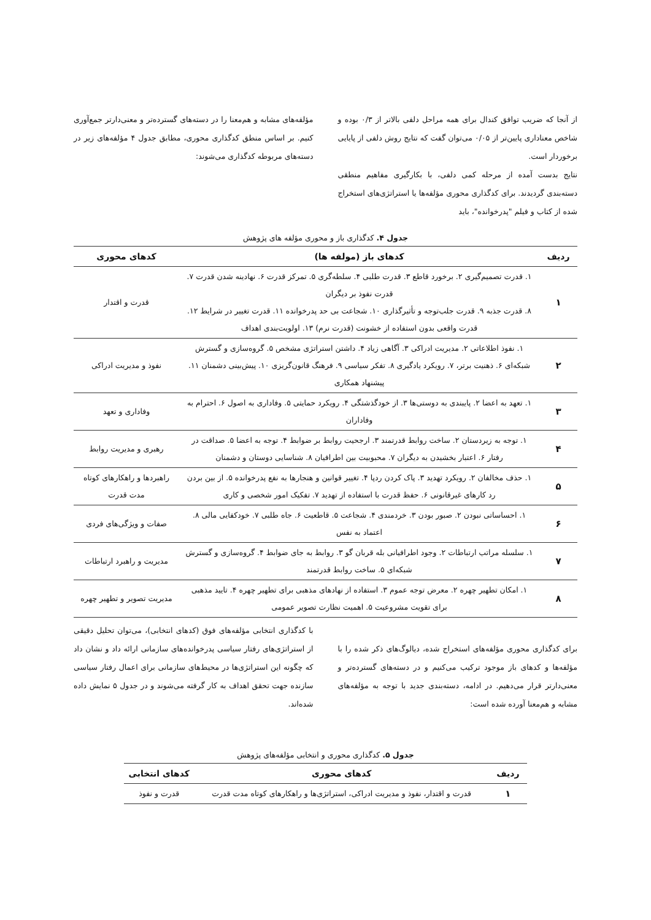از آنجا که ضریب توافق کندال برای همه مراحل دلفی بالاتر از ۰/۳ بوده و شاخص معناداری پایین‌تر از ۰/۰۵ می‌توان گفت که نتایج روش دلفی از پایایی برخوردار است.
نتایج بدست آمده از مرحله کمی دلفی، با بکارگیری مفاهیم منطقی دسته‌بندی گردیدند. برای کدگذاری محوری مؤلفه‌ها یا استراتژی‌های استخراج شده از کتاب و فیلم "پدرخوانده"، باید
مؤلفه‌های مشابه و هم‌معنا را در دسته‌های گسترده‌تر و معنی‌دارتر جمع‌آوری کنیم. بر اساس منطق کدگذاری محوری، مطابق جدول ۴ مؤلفه‌های زیر در دسته‌های مربوطه کدگذاری می‌شوند:
جدول ۴. کدگذاری باز و محوری مؤلفه های پژوهش
| ردیف | کدهای باز (مولفه ها) | کدهای محوری |
| --- | --- | --- |
| ۱ | ۱. قدرت تصمیم‌گیری ۲. برخورد قاطع ۳. قدرت طلبی ۴. سلطه‌گری ۵. تمرکز قدرت ۶. نهادینه شدن قدرت ۷. قدرت نفوذ بر دیگران ۸. قدرت جذبه ۹. قدرت جلب‌توجه و تأثیرگذاری ۱۰. شجاعت بی حد پدرخوانده ۱۱. قدرت تغییر در شرایط ۱۲. قدرت واقعی بدون استفاده از خشونت (قدرت نرم) ۱۳. اولویت‌بندی اهداف | قدرت و اقتدار |
| ۲ | ۱. نفوذ اطلاعاتی ۲. مدیریت ادراکی ۳. آگاهی زیاد ۴. داشتن استراتژی مشخص ۵. گروه‌سازی و گسترش شبکه‌ای ۶. ذهنیت برتر، ۷. رویکرد یادگیری ۸. تفکر سیاسی ۹. فرهنگ قانون‌گریزی ۱۰. پیش‌بینی دشمنان ۱۱. پیشنهاد همکاری | نفوذ و مدیریت ادراکی |
| ۳ | ۱. تعهد به اعضا ۲. پایبندی به دوستی‌ها ۳. از خودگذشتگی ۴. رویکرد حمایتی ۵. وفاداری به اصول ۶. احترام به وفاداران | وفاداری و تعهد |
| ۴ | ۱. توجه به زیردستان ۲. ساخت روابط قدرتمند ۳. ارجحیت روابط بر ضوابط ۴. توجه به اعضا ۵. صداقت در رفتار ۶. اعتبار بخشیدن به دیگران ۷. محبوبیت بین اطرافیان ۸. شناسایی دوستان و دشمنان | رهبری و مدیریت روابط |
| ۵ | ۱. حذف مخالفان ۲. رویکرد تهدید ۳. پاک کردن ردپا ۴. تغییر قوانین و هنجارها به نفع پدرخوانده ۵. از بین بردن رد کارهای غیرقانونی ۶. حفظ قدرت با استفاده از تهدید ۷. تفکیک امور شخصی و کاری | راهبردها و راهکارهای کوتاه مدت قدرت |
| ۶ | ۱. احساساتی نبودن ۲. صبور بودن ۳. خردمندی ۴. شجاعت ۵. قاطعیت ۶. جاه طلبی ۷. خودکفایی مالی ۸. اعتماد به نفس | صفات و ویژگی‌های فردی |
| ۷ | ۱. سلسله مراتب ارتباطات ۲. وجود اطرافیانی بله قربان گو ۳. روابط به جای ضوابط ۴. گروه‌سازی و گسترش شبکه‌ای ۵. ساخت روابط قدرتمند | مدیریت و راهبرد ارتباطات |
| ۸ | ۱. امکان تطهیر چهره ۲. معرض توجه عموم ۳. استفاده از نهادهای مذهبی برای تطهیر چهره ۴. تایید مذهبی برای تقویت مشروعیت ۵. اهمیت نظارت تصویر عمومی | مدیریت تصویر و تطهیر چهره |
برای کدگذاری محوری مؤلفه‌های استخراج شده، دیالوگ‌های ذکر شده را با مؤلفه‌ها و کدهای باز موجود ترکیب می‌کنیم و در دسته‌های گسترده‌تر و معنی‌دارتر قرار می‌دهیم. در ادامه، دسته‌بندی جدید با توجه به مؤلفه‌های مشابه و هم‌معنا آورده شده است:
با کدگذاری انتخابی مؤلفه‌های فوق (کدهای انتخابی)، می‌توان تحلیل دقیقی از استراتژی‌های رفتار سیاسی پدرخوانده‌های سازمانی ارائه داد و نشان داد که چگونه این استراتژی‌ها در محیط‌های سازمانی برای اعمال رفتار سیاسی سازنده جهت تحقق اهداف به کار گرفته می‌شوند و در جدول ۵ نمایش داده شده‌اند.
جدول ۵. کدگذاری محوری و انتخابی مؤلفه‌های پژوهش
| ردیف | کدهای محوری | کدهای انتخابی |
| --- | --- | --- |
| ۱ | قدرت و اقتدار، نفوذ و مدیریت ادراکی، استراتژی‌ها و راهکارهای کوتاه مدت قدرت | قدرت و نفوذ |